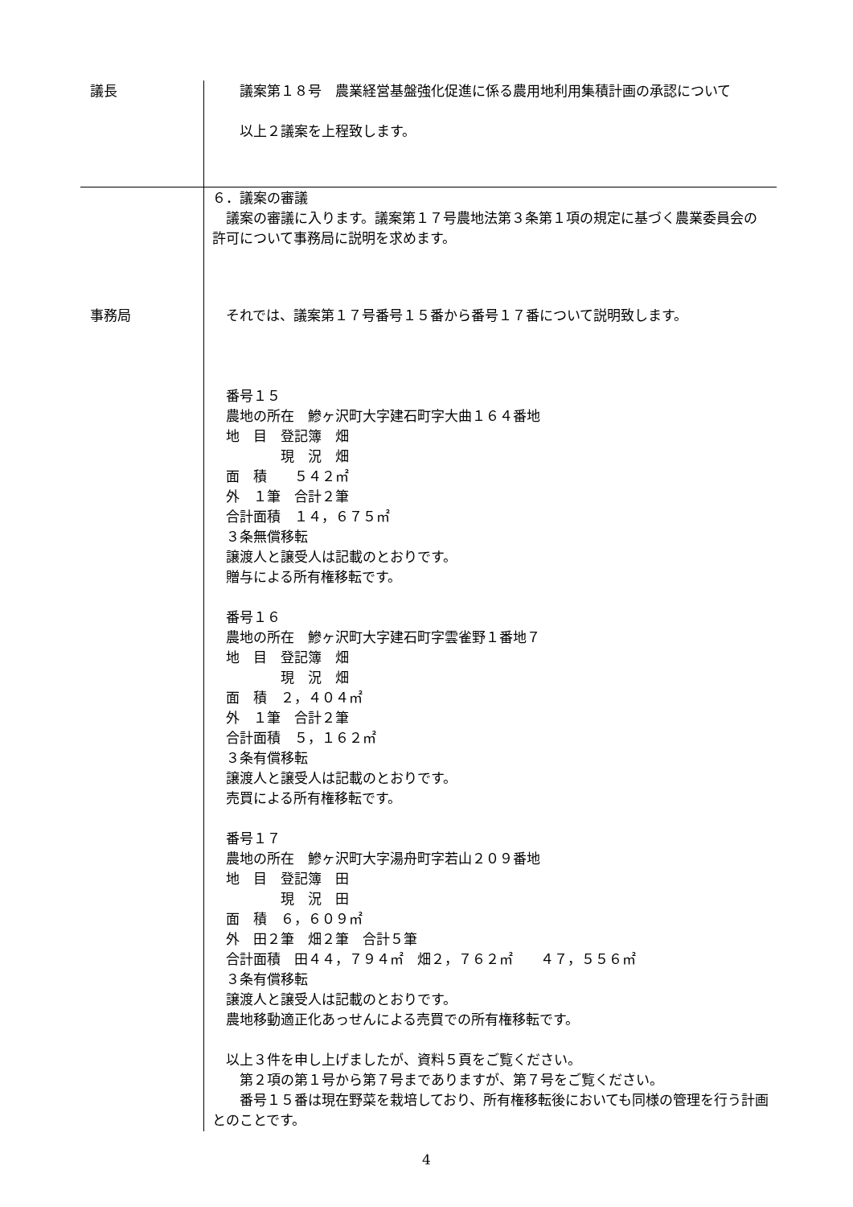| 議長 | 議案第１８号 農業経営基盤強化促進に係る農用地利用集積計画の承認について 以上２議案を上程致します。 |
| | ６．議案の審議 議案の審議に入ります。議案第１７号農地法第３条第１項の規定に基づく農業委員会の許可について事務局に説明を求めます。 |
| 事務局 | それでは、議案第１７号番号１５番から番号１７番について説明致します。 番号１５ 農地の所在 鰺ヶ沢町大字建石町字大曲１６４番地 地 目 登記簿 畑 現 況 畑 面 積 ５４２㎡ 外 １筆 合計２筆 合計面積 １４，６７５㎡ ３条無償移転 譲渡人と譲受人は記載のとおりです。 贈与による所有権移転です。 番号１６ 農地の所在 鰺ヶ沢町大字建石町字雲雀野１番地７ 地 目 登記簿 畑 現 況 畑 面 積 ２，４０４㎡ 外 １筆 合計２筆 合計面積 ５，１６２㎡ ３条有償移転 譲渡人と譲受人は記載のとおりです。 売買による所有権移転です。 番号１７ 農地の所在 鰺ヶ沢町大字湯舟町字若山２０９番地 地 目 登記簿 田 現 況 田 面 積 ６，６０９㎡ 外 田２筆 畑２筆 合計５筆 合計面積 田４４，７９４㎡ 畑２，７６２㎡ ４７，５５６㎡ ３条有償移転 譲渡人と譲受人は記載のとおりです。 農地移動適正化あっせんによる売買での所有権移転です。 以上３件を申し上げましたが、資料５頁をご覧ください。 第２項の第１号から第７号までありますが、第７号をご覧ください。 番号１５番は現在野菜を栽培しており、所有権移転後においても同様の管理を行う計画とのことです。 |
4